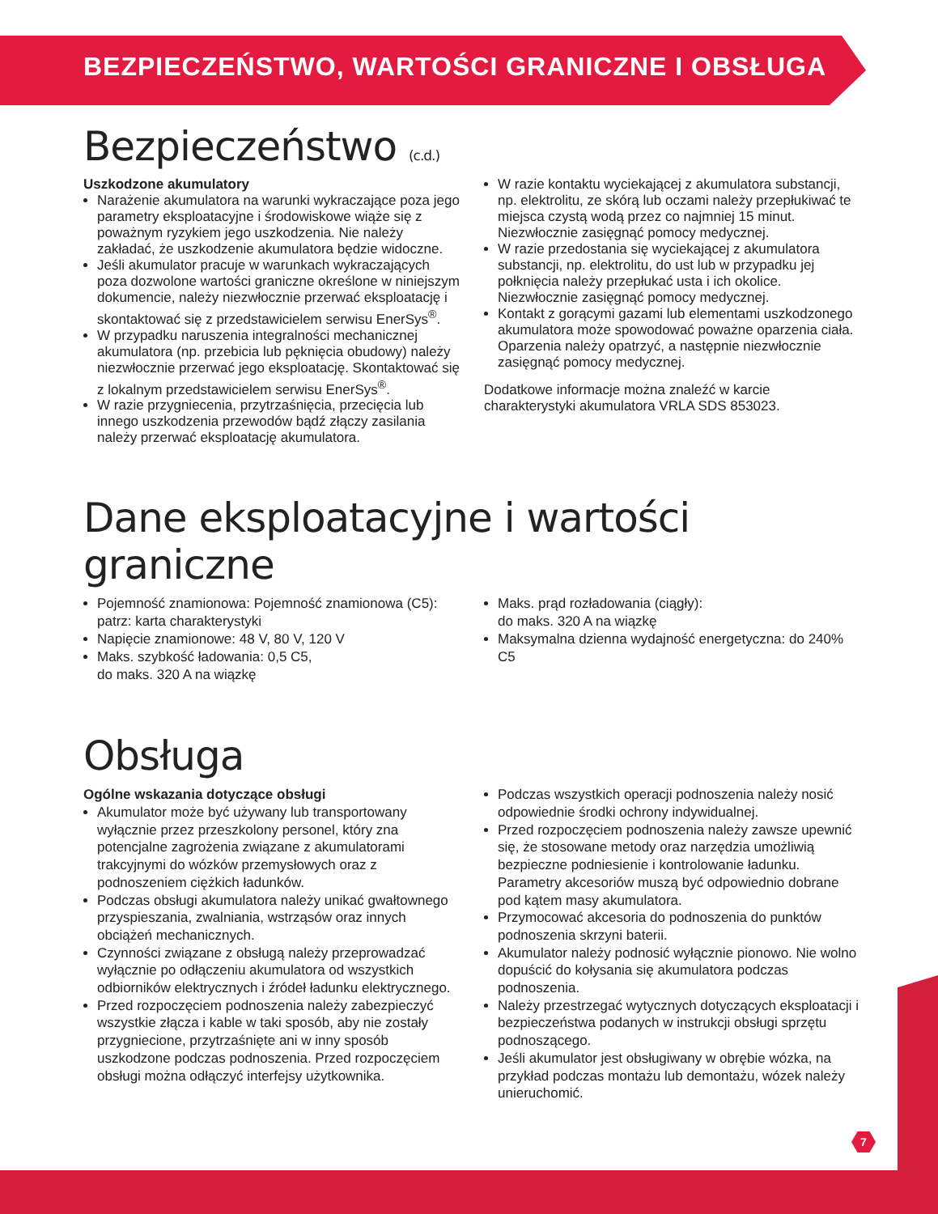BEZPIECZEŃSTWO, WARTOŚCI GRANICZNE I OBSŁUGA
Bezpieczeństwo (c.d.)
Uszkodzone akumulatory
Narażenie akumulatora na warunki wykraczające poza jego parametry eksploatacyjne i środowiskowe wiąże się z poważnym ryzykiem jego uszkodzenia. Nie należy zakładać, że uszkodzenie akumulatora będzie widoczne.
Jeśli akumulator pracuje w warunkach wykraczających poza dozwolone wartości graniczne określone w niniejszym dokumencie, należy niezwłocznie przerwać eksploatację i skontaktować się z przedstawicielem serwisu EnerSys<sup>®</sup>.
W przypadku naruszenia integralności mechanicznej akumulatora (np. przebicia lub pęknięcia obudowy) należy niezwłocznie przerwać jego eksploatację. Skontaktować się z lokalnym przedstawicielem serwisu EnerSys<sup>®</sup>.
W razie przygniecenia, przytrzaśnięcia, przecięcia lub innego uszkodzenia przewodów bądź złączy zasilania należy przerwać eksploatację akumulatora.
W razie kontaktu wyciekającej z akumulatora substancji, np. elektrolitu, ze skórą lub oczami należy przepłukiwać te miejsca czystą wodą przez co najmniej 15 minut. Niezwłocznie zasięgnąć pomocy medycznej.
W razie przedostania się wyciekającej z akumulatora substancji, np. elektrolitu, do ust lub w przypadku jej połknięcia należy przepłukać usta i ich okolice. Niezwłocznie zasięgnąć pomocy medycznej.
Kontakt z gorącymi gazami lub elementami uszkodzonego akumulatora może spowodować poważne oparzenia ciała. Oparzenia należy opatrzyć, a następnie niezwłocznie zasięgnąć pomocy medycznej.
Dodatkowe informacje można znaleźć w karcie charakterystyki akumulatora VRLA SDS 853023.
Dane eksploatacyjne i wartości graniczne
Pojemność znamionowa: Pojemność znamionowa (C5):
patrz: karta charakterystyki
Napięcie znamionowe: 48 V, 80 V, 120 V
Maks. szybkość ładowania: 0,5 C5,
do maks. 320 A na wiązkę
Maks. prąd rozładowania (ciągły):
do maks. 320 A na wiązkę
Maksymalna dzienna wydajność energetyczna: do 240% C5
Obsługa
Ogólne wskazania dotyczące obsługi
Akumulator może być używany lub transportowany wyłącznie przez przeszkolony personel, który zna potencjalne zagrożenia związane z akumulatorami trakcyjnymi do wózków przemysłowych oraz z podnoszeniem ciężkich ładunków.
Podczas obsługi akumulatora należy unikać gwałtownego przyspieszania, zwalniania, wstrząsów oraz innych obciążeń mechanicznych.
Czynności związane z obsługą należy przeprowadzać wyłącznie po odłączeniu akumulatora od wszystkich odbiorników elektrycznych i źródeł ładunku elektrycznego.
Przed rozpoczęciem podnoszenia należy zabezpieczyć wszystkie złącza i kable w taki sposób, aby nie zostały przygniecione, przytrzaśnięte ani w inny sposób uszkodzone podczas podnoszenia. Przed rozpoczęciem obsługi można odłączyć interfejsy użytkownika.
Podczas wszystkich operacji podnoszenia należy nosić odpowiednie środki ochrony indywidualnej.
Przed rozpoczęciem podnoszenia należy zawsze upewnić się, że stosowane metody oraz narzędzia umożliwią bezpieczne podniesienie i kontrolowanie ładunku. Parametry akcesoriów muszą być odpowiednio dobrane pod kątem masy akumulatora.
Przymocować akcesoria do podnoszenia do punktów podnoszenia skrzyni baterii.
Akumulator należy podnosić wyłącznie pionowo. Nie wolno dopuścić do kołysania się akumulatora podczas podnoszenia.
Należy przestrzegać wytycznych dotyczących eksploatacji i bezpieczeństwa podanych w instrukcji obsługi sprzętu podnoszącego.
Jeśli akumulator jest obsługiwany w obrębie wózka, na przykład podczas montażu lub demontażu, wózek należy unieruchomić.
7